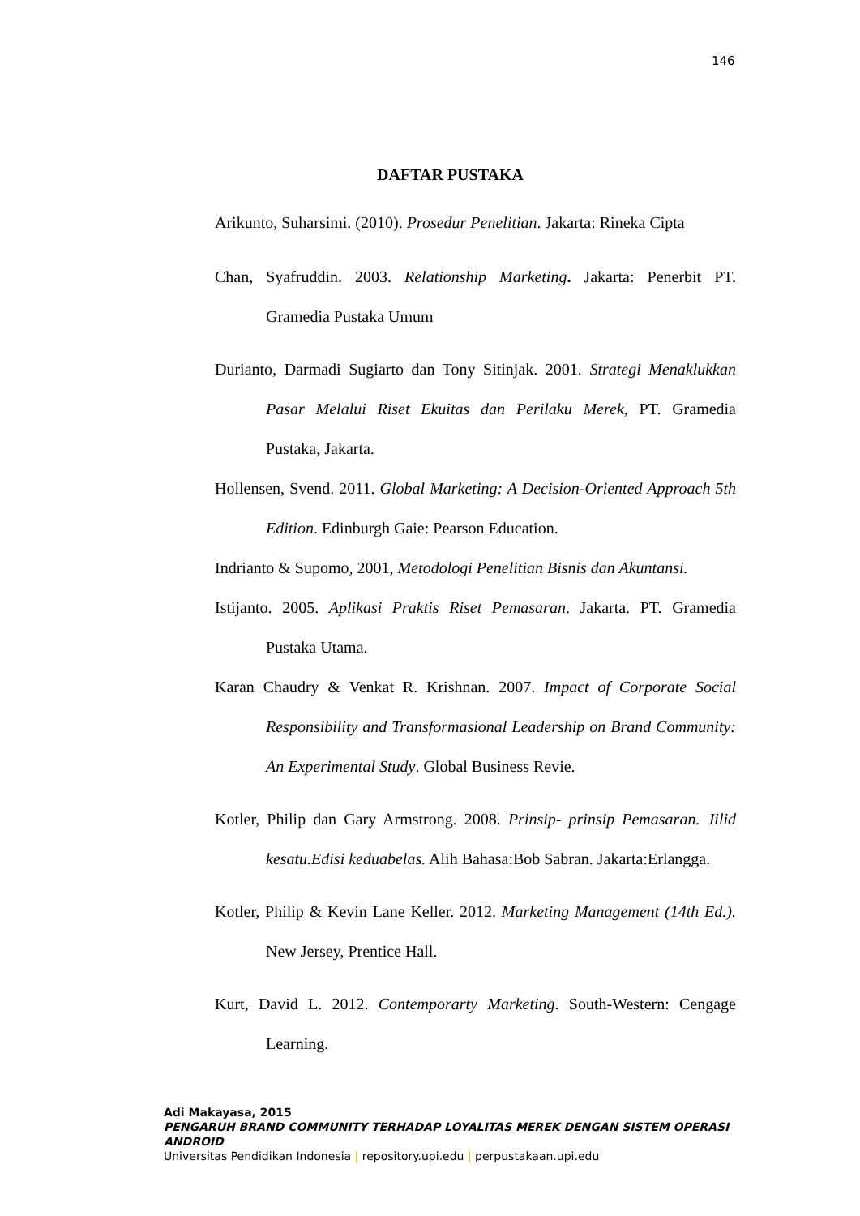146
DAFTAR PUSTAKA
Arikunto, Suharsimi. (2010). Prosedur Penelitian. Jakarta: Rineka Cipta
Chan, Syafruddin. 2003. Relationship Marketing. Jakarta: Penerbit PT. Gramedia Pustaka Umum
Durianto, Darmadi Sugiarto dan Tony Sitinjak. 2001. Strategi Menaklukkan Pasar Melalui Riset Ekuitas dan Perilaku Merek, PT. Gramedia Pustaka, Jakarta.
Hollensen, Svend. 2011. Global Marketing: A Decision-Oriented Approach 5th Edition. Edinburgh Gaie: Pearson Education.
Indrianto & Supomo, 2001, Metodologi Penelitian Bisnis dan Akuntansi.
Istijanto. 2005. Aplikasi Praktis Riset Pemasaran. Jakarta. PT. Gramedia Pustaka Utama.
Karan Chaudry & Venkat R. Krishnan. 2007. Impact of Corporate Social Responsibility and Transformasional Leadership on Brand Community: An Experimental Study. Global Business Revie.
Kotler, Philip dan Gary Armstrong. 2008. Prinsip- prinsip Pemasaran. Jilid kesatu.Edisi keduabelas. Alih Bahasa:Bob Sabran. Jakarta:Erlangga.
Kotler, Philip & Kevin Lane Keller. 2012. Marketing Management (14th Ed.). New Jersey, Prentice Hall.
Kurt, David L. 2012. Contemporarty Marketing. South-Western: Cengage Learning.
Adi Makayasa, 2015
PENGARUH BRAND COMMUNITY TERHADAP LOYALITAS MEREK DENGAN SISTEM OPERASI
ANDROID
Universitas Pendidikan Indonesia | repository.upi.edu | perpustakaan.upi.edu